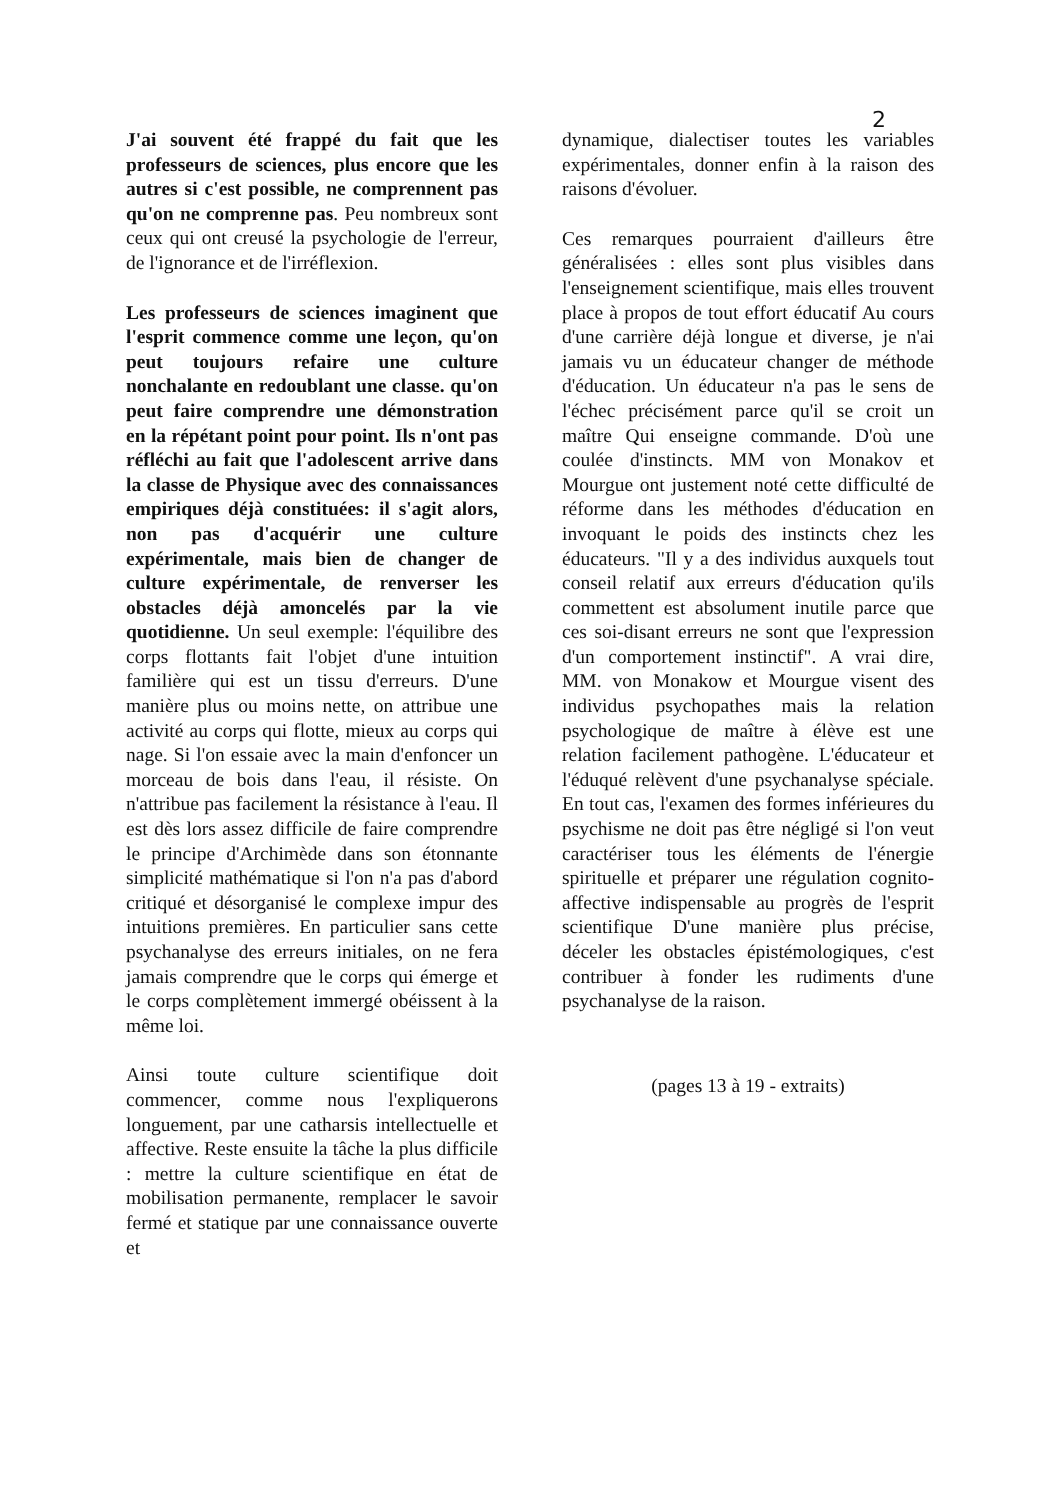2
J'ai souvent été frappé du fait que les professeurs de sciences, plus encore que les autres si c'est possible, ne comprennent pas qu'on ne comprenne pas. Peu nombreux sont ceux qui ont creusé la psychologie de l'erreur, de l'ignorance et de l'irréflexion.
Les professeurs de sciences imaginent que l'esprit commence comme une leçon, qu'on peut toujours refaire une culture nonchalante en redoublant une classe. qu'on peut faire comprendre une démonstration en la répétant point pour point. Ils n'ont pas réfléchi au fait que l'adolescent arrive dans la classe de Physique avec des connaissances empiriques déjà constituées: il s'agit alors, non pas d'acquérir une culture expérimentale, mais bien de changer de culture expérimentale, de renverser les obstacles déjà amoncelés par la vie quotidienne. Un seul exemple: l'équilibre des corps flottants fait l'objet d'une intuition familière qui est un tissu d'erreurs. D'une manière plus ou moins nette, on attribue une activité au corps qui flotte, mieux au corps qui nage. Si l'on essaie avec la main d'enfoncer un morceau de bois dans l'eau, il résiste. On n'attribue pas facilement la résistance à l'eau. Il est dès lors assez difficile de faire comprendre le principe d'Archimède dans son étonnante simplicité mathématique si l'on n'a pas d'abord critiqué et désorganisé le complexe impur des intuitions premières. En particulier sans cette psychanalyse des erreurs initiales, on ne fera jamais comprendre que le corps qui émerge et le corps complètement immergé obéissent à la même loi.
Ainsi toute culture scientifique doit commencer, comme nous l'expliquerons longuement, par une catharsis intellectuelle et affective. Reste ensuite la tâche la plus difficile : mettre la culture scientifique en état de mobilisation permanente, remplacer le savoir fermé et statique par une connaissance ouverte et
dynamique, dialectiser toutes les variables expérimentales, donner enfin à la raison des raisons d'évoluer.
Ces remarques pourraient d'ailleurs être généralisées : elles sont plus visibles dans l'enseignement scientifique, mais elles trouvent place à propos de tout effort éducatif Au cours d'une carrière déjà longue et diverse, je n'ai jamais vu un éducateur changer de méthode d'éducation. Un éducateur n'a pas le sens de l'échec précisément parce qu'il se croit un maître Qui enseigne commande. D'où une coulée d'instincts. MM von Monakov et Mourgue ont justement noté cette difficulté de réforme dans les méthodes d'éducation en invoquant le poids des instincts chez les éducateurs. "Il y a des individus auxquels tout conseil relatif aux erreurs d'éducation qu'ils commettent est absolument inutile parce que ces soi-disant erreurs ne sont que l'expression d'un comportement instinctif". A vrai dire, MM. von Monakow et Mourgue visent des individus psychopathes mais la relation psychologique de maître à élève est une relation facilement pathogène. L'éducateur et l'éduqué relèvent d'une psychanalyse spéciale. En tout cas, l'examen des formes inférieures du psychisme ne doit pas être négligé si l'on veut caractériser tous les éléments de l'énergie spirituelle et préparer une régulation cognito-affective indispensable au progrès de l'esprit scientifique D'une manière plus précise, déceler les obstacles épistémologiques, c'est contribuer à fonder les rudiments d'une psychanalyse de la raison.
(pages 13 à 19 - extraits)